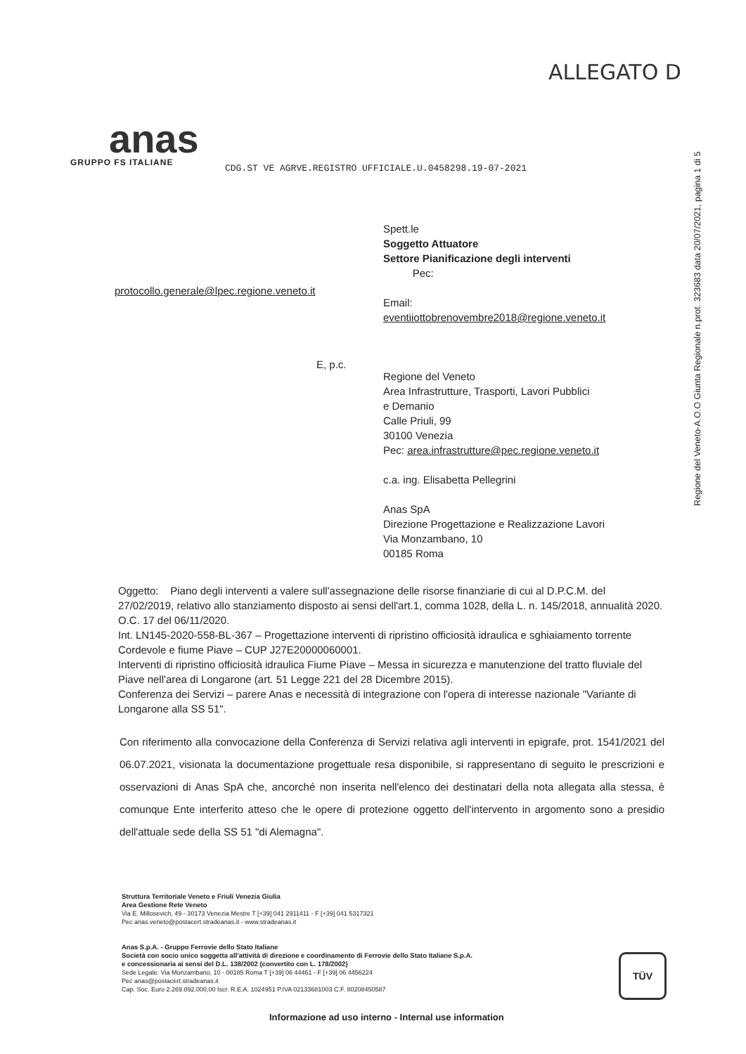ALLEGATO D
Regione del Veneto-A.O.O Giunta Regionale n.prot. 323683 data 20/07/2021, pagina 1 di 5
anas
GRUPPO FS ITALIANE
CDG.ST VE AGRVE.REGISTRO UFFICIALE.U.0458298.19-07-2021
Spett.le
Soggetto Attuatore
Settore Pianificazione degli interventi
Pec:
Email:
eventiiottobrenovembre2018@regione.veneto.it
Regione del Veneto
Area Infrastrutture, Trasporti, Lavori Pubblici
e Demanio
Calle Priuli, 99
30100 Venezia
Pec: area.infrastrutture@pec.regione.veneto.it
c.a. ing. Elisabetta Pellegrini
Anas SpA
Direzione Progettazione e Realizzazione Lavori
Via Monzambano, 10
00185 Roma
protocollo.generale@lpec.regione.veneto.it
E, p.c.
Oggetto: Piano degli interventi a valere sull'assegnazione delle risorse finanziarie di cui al D.P.C.M. del 27/02/2019, relativo allo stanziamento disposto ai sensi dell'art.1, comma 1028, della L. n. 145/2018, annualità 2020.
O.C. 17 del 06/11/2020.
Int. LN145-2020-558-BL-367 – Progettazione interventi di ripristino officiosità idraulica e sghiaiamento torrente Cordevole e fiume Piave – CUP J27E20000060001.
Interventi di ripristino officiosità idraulica Fiume Piave – Messa in sicurezza e manutenzione del tratto fluviale del Piave nell'area di Longarone (art. 51 Legge 221 del 28 Dicembre 2015).
Conferenza dei Servizi – parere Anas e necessità di integrazione con l'opera di interesse nazionale "Variante di Longarone alla SS 51".
Con riferimento alla convocazione della Conferenza di Servizi relativa agli interventi in epigrafe, prot. 1541/2021 del 06.07.2021, visionata la documentazione progettuale resa disponibile, si rappresentano di seguito le prescrizioni e osservazioni di Anas SpA che, ancorché non inserita nell'elenco dei destinatari della nota allegata alla stessa, è comunque Ente interferito atteso che le opere di protezione oggetto dell'intervento in argomento sono a presidio dell'attuale sede della SS 51 "di Alemagna".
Struttura Territoriale Veneto e Friuli Venezia Giulia
Area Gestione Rete Veneto
Via E. Millosevich, 49 - 30173 Venezia Mestre T [+39] 041 2911411 - F [+39] 041 5317321
Pec anas.veneto@postacert.stradeanas.it - www.stradeanas.it
Anas S.p.A. - Gruppo Ferrovie dello Stato Italiane
Società con socio unico soggetta all'attività di direzione e coordinamento di Ferrovie dello Stato Italiane S.p.A.
e concessionaria ai sensi del D.L. 138/2002 (convertito con L. 178/2002)
Sede Legale: Via Monzambano, 10 - 00185 Roma T [+39] 06 44461 - F [+39] 06 4456224
Pec anas@postacert.stradeanas.it
Cap. Soc. Euro 2.269.892.000,00 Iscr. R.E.A. 1024951 P.IVA 02133681003 C.F. 80208450587
TÜV
Informazione ad uso interno - Internal use information